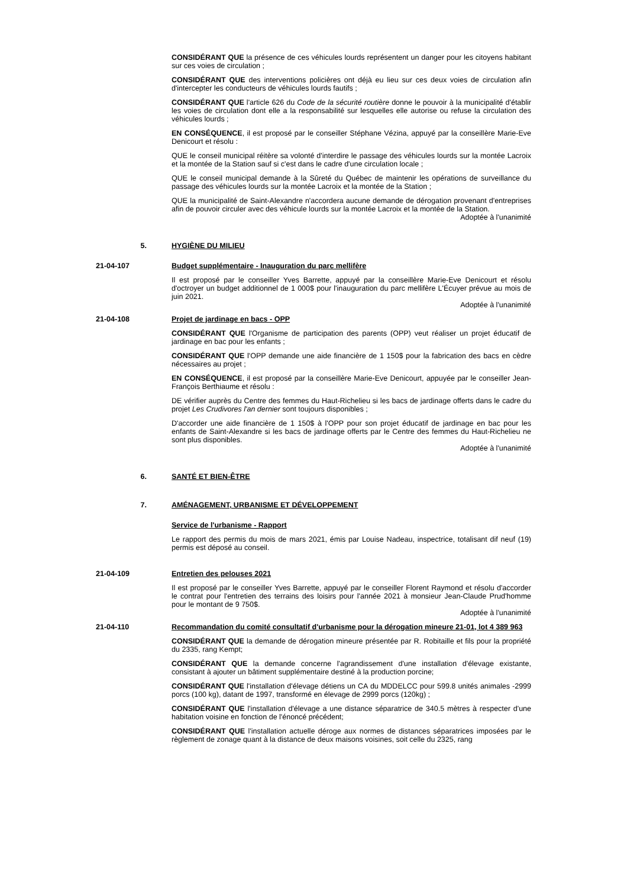CONSIDÉRANT QUE la présence de ces véhicules lourds représentent un danger pour les citoyens habitant sur ces voies de circulation ;
CONSIDÉRANT QUE des interventions policières ont déjà eu lieu sur ces deux voies de circulation afin d'intercepter les conducteurs de véhicules lourds fautifs ;
CONSIDÉRANT QUE l'article 626 du Code de la sécurité routière donne le pouvoir à la municipalité d'établir les voies de circulation dont elle a la responsabilité sur lesquelles elle autorise ou refuse la circulation des véhicules lourds ;
EN CONSÉQUENCE, il est proposé par le conseiller Stéphane Vézina, appuyé par la conseillère Marie-Eve Denicourt et résolu :
QUE le conseil municipal réitère sa volonté d'interdire le passage des véhicules lourds sur la montée Lacroix et la montée de la Station sauf si c'est dans le cadre d'une circulation locale ;
QUE le conseil municipal demande à la Sûreté du Québec de maintenir les opérations de surveillance du passage des véhicules lourds sur la montée Lacroix et la montée de la Station ;
QUE la municipalité de Saint-Alexandre n'accordera aucune demande de dérogation provenant d'entreprises afin de pouvoir circuler avec des véhicule lourds sur la montée Lacroix et la montée de la Station.
Adoptée à l'unanimité
5. HYGIÈNE DU MILIEU
21-04-107 Budget supplémentaire - Inauguration du parc mellifère
Il est proposé par le conseiller Yves Barrette, appuyé par la conseillère Marie-Eve Denicourt et résolu d'octroyer un budget additionnel de 1 000$ pour l'inauguration du parc mellifère L'Écuyer prévue au mois de juin 2021.
Adoptée à l'unanimité
21-04-108 Projet de jardinage en bacs - OPP
CONSIDÉRANT QUE l'Organisme de participation des parents (OPP) veut réaliser un projet éducatif de jardinage en bac pour les enfants ;
CONSIDÉRANT QUE l'OPP demande une aide financière de 1 150$ pour la fabrication des bacs en cèdre nécessaires au projet ;
EN CONSÉQUENCE, il est proposé par la conseillère Marie-Eve Denicourt, appuyée par le conseiller Jean-François Berthiaume et résolu :
DE vérifier auprès du Centre des femmes du Haut-Richelieu si les bacs de jardinage offerts dans le cadre du projet Les Crudivores l'an dernier sont toujours disponibles ;
D'accorder une aide financière de 1 150$ à l'OPP pour son projet éducatif de jardinage en bac pour les enfants de Saint-Alexandre si les bacs de jardinage offerts par le Centre des femmes du Haut-Richelieu ne sont plus disponibles.
Adoptée à l'unanimité
6. SANTÉ ET BIEN-ÊTRE
7. AMÉNAGEMENT, URBANISME ET DÉVELOPPEMENT
Service de l'urbanisme - Rapport
Le rapport des permis du mois de mars 2021, émis par Louise Nadeau, inspectrice, totalisant dif neuf (19) permis est déposé au conseil.
21-04-109 Entretien des pelouses 2021
Il est proposé par le conseiller Yves Barrette, appuyé par le conseiller Florent Raymond et résolu d'accorder le contrat pour l'entretien des terrains des loisirs pour l'année 2021 à monsieur Jean-Claude Prud'homme pour le montant de 9 750$.
Adoptée à l'unanimité
21-04-110 Recommandation du comité consultatif d'urbanisme pour la dérogation mineure 21-01, lot 4 389 963
CONSIDÉRANT QUE la demande de dérogation mineure présentée par R. Robitaille et fils pour la propriété du 2335, rang Kempt;
CONSIDÉRANT QUE la demande concerne l'agrandissement d'une installation d'élevage existante, consistant à ajouter un bâtiment supplémentaire destiné à la production porcine;
CONSIDÉRANT QUE l'installation d'élevage détiens un CA du MDDELCC pour 599.8 unités animales -2999 porcs (100 kg), datant de 1997, transformé en élevage de 2999 porcs (120kg) ;
CONSIDÉRANT QUE l'installation d'élevage a une distance séparatrice de 340.5 mètres à respecter d'une habitation voisine en fonction de l'énoncé précédent;
CONSIDÉRANT QUE l'installation actuelle déroge aux normes de distances séparatrices imposées par le règlement de zonage quant à la distance de deux maisons voisines, soit celle du 2325, rang